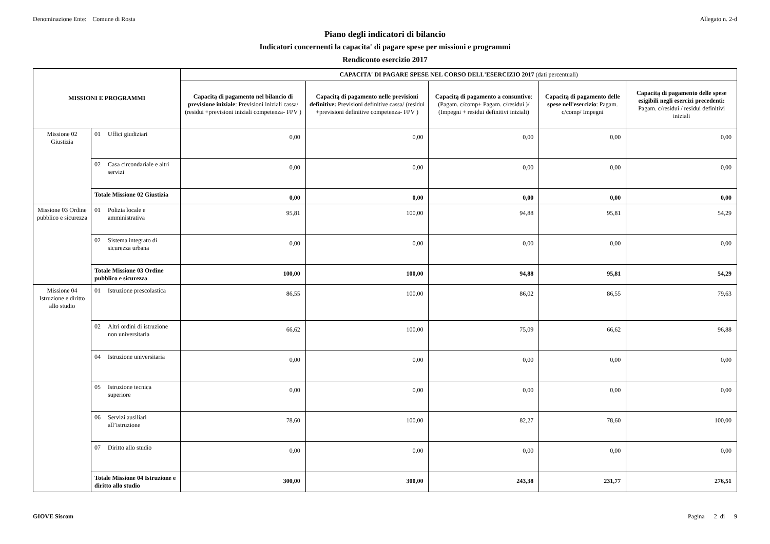Denominazione Ente: Comune di Rosta
Allegato n. 2-d
Piano degli indicatori di bilancio
Indicatori concernenti la capacita' di pagare spese per missioni e programmi
Rendiconto esercizio 2017
| MISSIONI E PROGRAMMI | | CAPACITA' DI PAGARE SPESE NEL CORSO DELL'ESERCIZIO 2017 (dati percentuali) | | | | |
| --- | --- | --- | --- | --- | --- | --- |
| | | Capacitą di pagamento nel bilancio di previsione iniziale : Previsioni iniziali cassa/ (residui +previsioni iniziali competenza- FPV ) | Capacitą di pagamento nelle previsioni definitive: Previsioni definitive cassa/ (residui +previsioni definitive competenza- FPV ) | Capacitą di pagamento a consuntivo : (Pagam. c/comp+ Pagam. c/residui )/ (Impegni + residui definitivi iniziali) | Capacitą di pagamento delle spese nell'esercizio : Pagam. c/comp/ Impegni | Capacitą di pagamento delle spese esigibili negli esercizi precedenti: Pagam. c/residui / residui definitivi iniziali |
| Missione 02 Giustizia | 01 Uffici giudiziari | 0,00 | 0,00 | 0,00 | 0,00 | 0,00 |
| | 02 Casa circondariale e altri servizi | 0,00 | 0,00 | 0,00 | 0,00 | 0,00 |
| | Totale Missione 02 Giustizia | 0,00 | 0,00 | 0,00 | 0,00 | 0,00 |
| Missione 03 Ordine pubblico e sicurezza | 01 Polizia locale e amministrativa | 95,81 | 100,00 | 94,88 | 95,81 | 54,29 |
| | 02 Sistema integrato di sicurezza urbana | 0,00 | 0,00 | 0,00 | 0,00 | 0,00 |
| | Totale Missione 03 Ordine pubblico e sicurezza | 100,00 | 100,00 | 94,88 | 95,81 | 54,29 |
| Missione 04 Istruzione e diritto allo studio | 01 Istruzione prescolastica | 86,55 | 100,00 | 86,02 | 86,55 | 79,63 |
| | 02 Altri ordini di istruzione non universitaria | 66,62 | 100,00 | 75,09 | 66,62 | 96,88 |
| | 04 Istruzione universitaria | 0,00 | 0,00 | 0,00 | 0,00 | 0,00 |
| | 05 Istruzione tecnica superiore | 0,00 | 0,00 | 0,00 | 0,00 | 0,00 |
| | 06 Servizi ausiliari all’istruzione | 78,60 | 100,00 | 82,27 | 78,60 | 100,00 |
| | 07 Diritto allo studio | 0,00 | 0,00 | 0,00 | 0,00 | 0,00 |
| | Totale Missione 04 Istruzione e diritto allo studio | 300,00 | 300,00 | 243,38 | 231,77 | 276,51 |
GIOVE Siscom Pagina 2 di 9